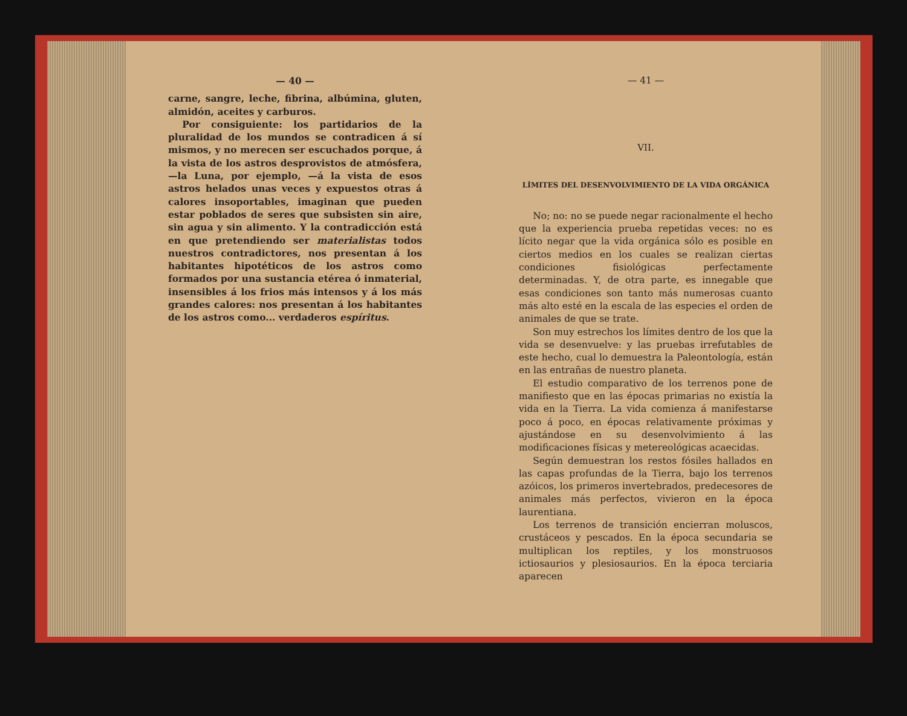— 40 —
carne, sangre, leche, fibrina, albúmina, gluten, almidón, aceites y carburos.
Por consiguiente: los partidarios de la pluralidad de los mundos se contradicen á sí mismos, y no merecen ser escuchados porque, á la vista de los astros desprovistos de atmósfera,—la Luna, por ejemplo, —á la vista de esos astros helados unas veces y expuestos otras á calores insoportables, imaginan que pueden estar poblados de seres que subsisten sin aire, sin agua y sin alimento. Y la contradicción está en que pretendiendo ser materialistas todos nuestros contradictores, nos presentan á los habitantes hipotéticos de los astros como formados por una sustancia etérea ó inmaterial, insensibles á los frios más intensos y á los más grandes calores: nos presentan á los habitantes de los astros como... verdaderos espíritus.
— 41 —
VII.
LÍMITES DEL DESENVOLVIMIENTO DE LA VIDA ORGÁNICA
No; no: no se puede negar racionalmente el hecho que la experiencia prueba repetidas veces: no es lícito negar que la vida orgánica sólo es posible en ciertos medios en los cuales se realizan ciertas condiciones fisiológicas perfectamente determinadas. Y, de otra parte, es innegable que esas condiciones son tanto más numerosas cuanto más alto esté en la escala de las especies el orden de animales de que se trate.
Son muy estrechos los límites dentro de los que la vida se desenvuelve: y las pruebas irrefutables de este hecho, cual lo demuestra la Paleontología, están en las entrañas de nuestro planeta.
El estudio comparativo de los terrenos pone de manifiesto que en las épocas primarias no existía la vida en la Tierra. La vida comienza á manifestarse poco á poco, en épocas relativamente próximas y ajustándose en su desenvolvimiento á las modificaciones físicas y metereológicas acaecidas.
Según demuestran los restos fósiles hallados en las capas profundas de la Tierra, bajo los terrenos azóicos, los primeros invertebrados, predecesores de animales más perfectos, vivieron en la época laurentiana.
Los terrenos de transición encierran moluscos, crustáceos y pescados. En la época secundaria se multiplican los reptiles, y los monstruosos ictiosaurios y plesiosaurios. En la época terciaria aparecen